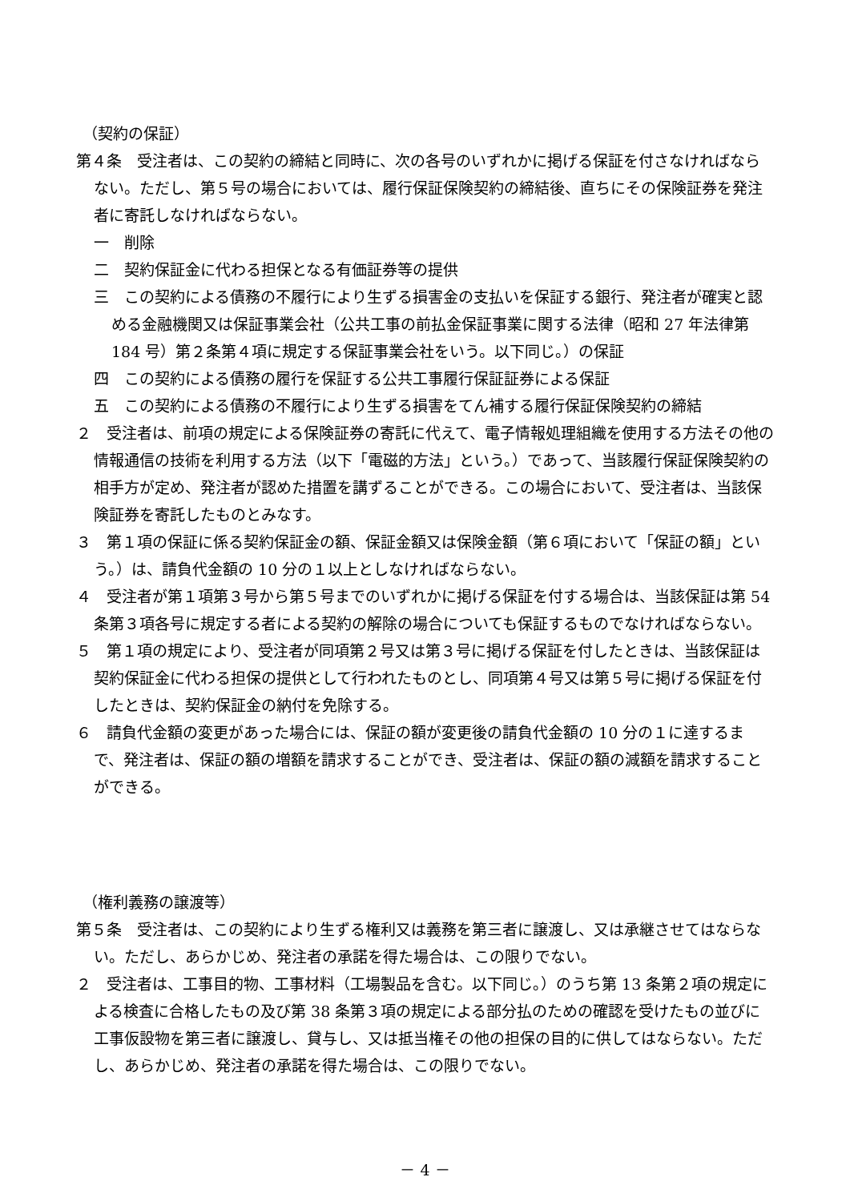（契約の保証）
第４条　受注者は、この契約の締結と同時に、次の各号のいずれかに掲げる保証を付さなければならない。ただし、第５号の場合においては、履行保証保険契約の締結後、直ちにその保険証券を発注者に寄託しなければならない。
一　削除
二　契約保証金に代わる担保となる有価証券等の提供
三　この契約による債務の不履行により生ずる損害金の支払いを保証する銀行、発注者が確実と認める金融機関又は保証事業会社（公共工事の前払金保証事業に関する法律（昭和 27 年法律第 184 号）第２条第４項に規定する保証事業会社をいう。以下同じ。）の保証
四　この契約による債務の履行を保証する公共工事履行保証証券による保証
五　この契約による債務の不履行により生ずる損害をてん補する履行保証保険契約の締結
２　受注者は、前項の規定による保険証券の寄託に代えて、電子情報処理組織を使用する方法その他の情報通信の技術を利用する方法（以下「電磁的方法」という。）であって、当該履行保証保険契約の相手方が定め、発注者が認めた措置を講ずることができる。この場合において、受注者は、当該保険証券を寄託したものとみなす。
３　第１項の保証に係る契約保証金の額、保証金額又は保険金額（第６項において「保証の額」という。）は、請負代金額の 10 分の１以上としなければならない。
４　受注者が第１項第３号から第５号までのいずれかに掲げる保証を付する場合は、当該保証は第 54 条第３項各号に規定する者による契約の解除の場合についても保証するものでなければならない。
５　第１項の規定により、受注者が同項第２号又は第３号に掲げる保証を付したときは、当該保証は契約保証金に代わる担保の提供として行われたものとし、同項第４号又は第５号に掲げる保証を付したときは、契約保証金の納付を免除する。
６　請負代金額の変更があった場合には、保証の額が変更後の請負代金額の 10 分の１に達するまで、発注者は、保証の額の増額を請求することができ、受注者は、保証の額の減額を請求することができる。
（権利義務の譲渡等）
第５条　受注者は、この契約により生ずる権利又は義務を第三者に譲渡し、又は承継させてはならない。ただし、あらかじめ、発注者の承諾を得た場合は、この限りでない。
２　受注者は、工事目的物、工事材料（工場製品を含む。以下同じ。）のうち第 13 条第２項の規定による検査に合格したもの及び第 38 条第３項の規定による部分払のための確認を受けたもの並びに工事仮設物を第三者に譲渡し、貸与し、又は抵当権その他の担保の目的に供してはならない。ただし、あらかじめ、発注者の承諾を得た場合は、この限りでない。
－ 4 －